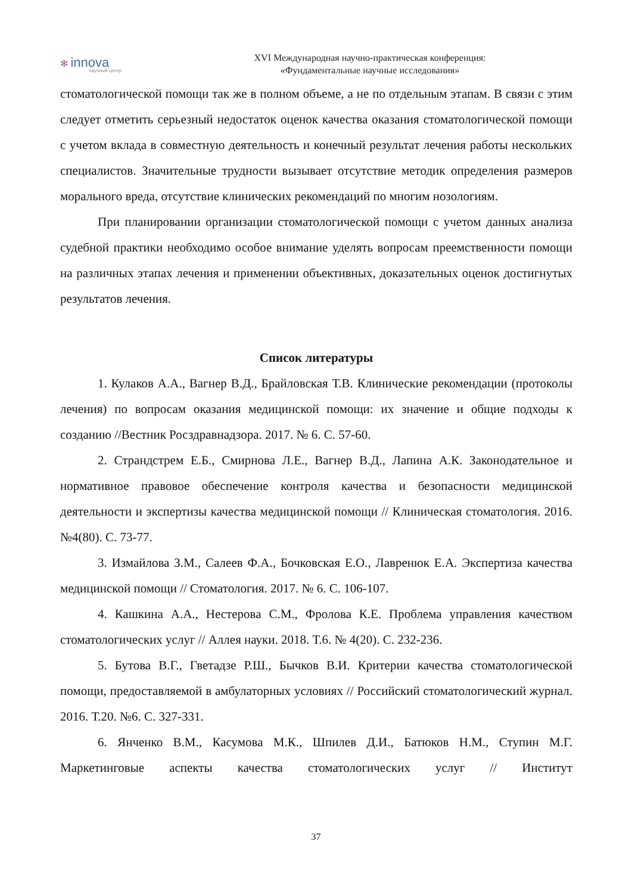✻ innova
научный центр
XVI Международная научно-практическая конференция:
«Фундаментальные научные исследования»
стоматологической помощи так же в полном объеме, а не по отдельным этапам. В связи с этим следует отметить серьезный недостаток оценок качества оказания стоматологической помощи с учетом вклада в совместную деятельность и конечный результат лечения работы нескольких специалистов. Значительные трудности вызывает отсутствие методик определения размеров морального вреда, отсутствие клинических рекомендаций по многим нозологиям.
При планировании организации стоматологической помощи с учетом данных анализа судебной практики необходимо особое внимание уделять вопросам преемственности помощи на различных этапах лечения и применении объективных, доказательных оценок достигнутых результатов лечения.
Список литературы
1. Кулаков А.А., Вагнер В.Д., Брайловская Т.В. Клинические рекомендации (протоколы лечения) по вопросам оказания медицинской помощи: их значение и общие подходы к созданию //Вестник Росздравнадзора. 2017. № 6. С. 57-60.
2. Страндстрем Е.Б., Смирнова Л.Е., Вагнер В.Д., Лапина А.К. Законодательное и нормативное правовое обеспечение контроля качества и безопасности медицинской деятельности и экспертизы качества медицинской помощи // Клиническая стоматология. 2016. №4(80). С. 73-77.
3. Измайлова З.М., Салеев Ф.А., Бочковская Е.О., Лавренюк Е.А. Экспертиза качества медицинской помощи // Стоматология. 2017. № 6. С. 106-107.
4. Кашкина А.А., Нестерова С.М., Фролова К.Е. Проблема управления качеством стоматологических услуг // Аллея науки. 2018. Т.6. № 4(20). С. 232-236.
5. Бутова В.Г., Гветадзе Р.Ш., Бычков В.И. Критерии качества стоматологической помощи, предоставляемой в амбулаторных условиях // Российский стоматологический журнал. 2016. Т.20. №6. С. 327-331.
6. Янченко В.М., Касумова М.К., Шпилев Д.И., Батюков Н.М., Ступин М.Г. Маркетинговые аспекты качества стоматологических услуг // Институт
37